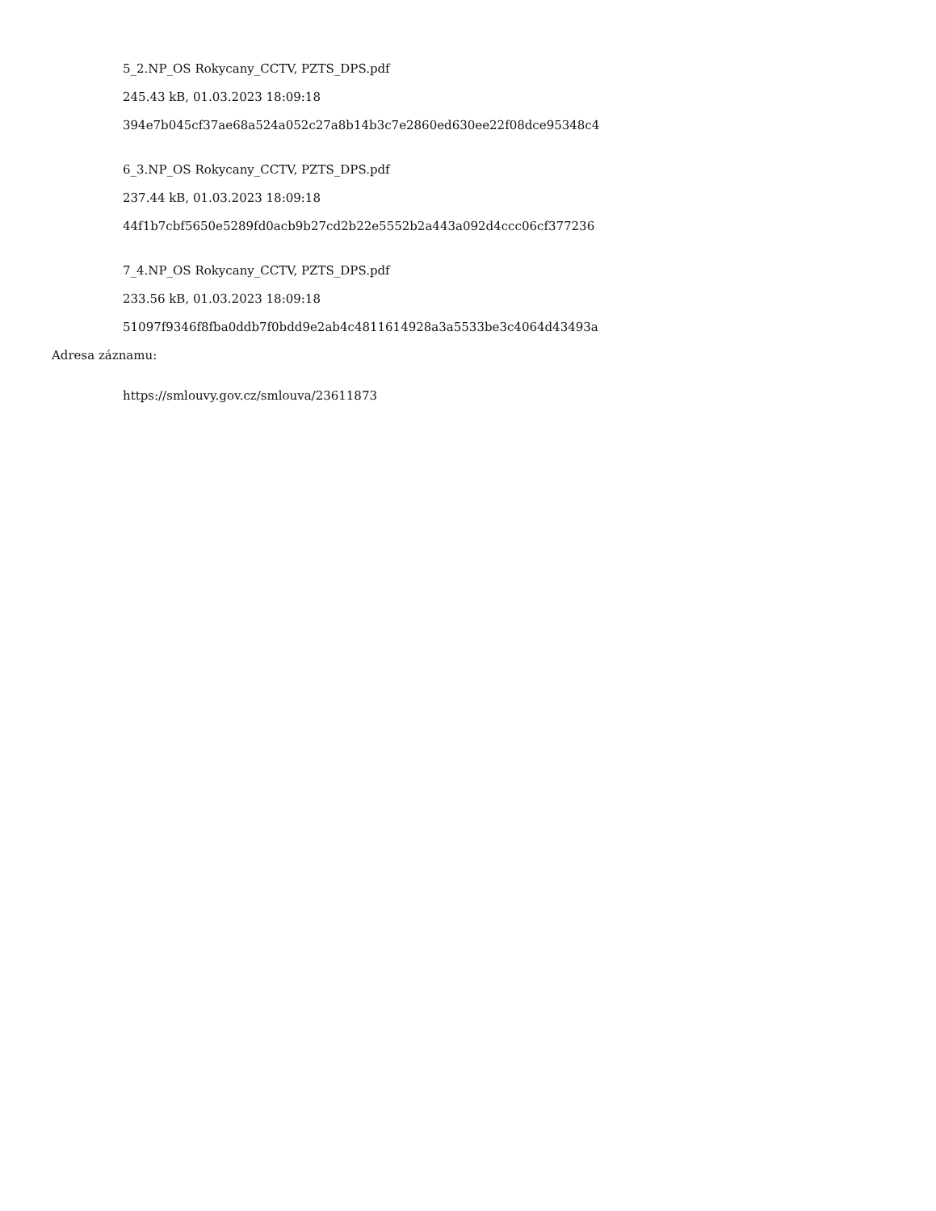5_2.NP_OS Rokycany_CCTV, PZTS_DPS.pdf
245.43 kB, 01.03.2023 18:09:18
394e7b045cf37ae68a524a052c27a8b14b3c7e2860ed630ee22f08dce95348c4
6_3.NP_OS Rokycany_CCTV, PZTS_DPS.pdf
237.44 kB, 01.03.2023 18:09:18
44f1b7cbf5650e5289fd0acb9b27cd2b22e5552b2a443a092d4ccc06cf377236
7_4.NP_OS Rokycany_CCTV, PZTS_DPS.pdf
233.56 kB, 01.03.2023 18:09:18
51097f9346f8fba0ddb7f0bdd9e2ab4c4811614928a3a5533be3c4064d43493a
Adresa záznamu:
https://smlouvy.gov.cz/smlouva/23611873